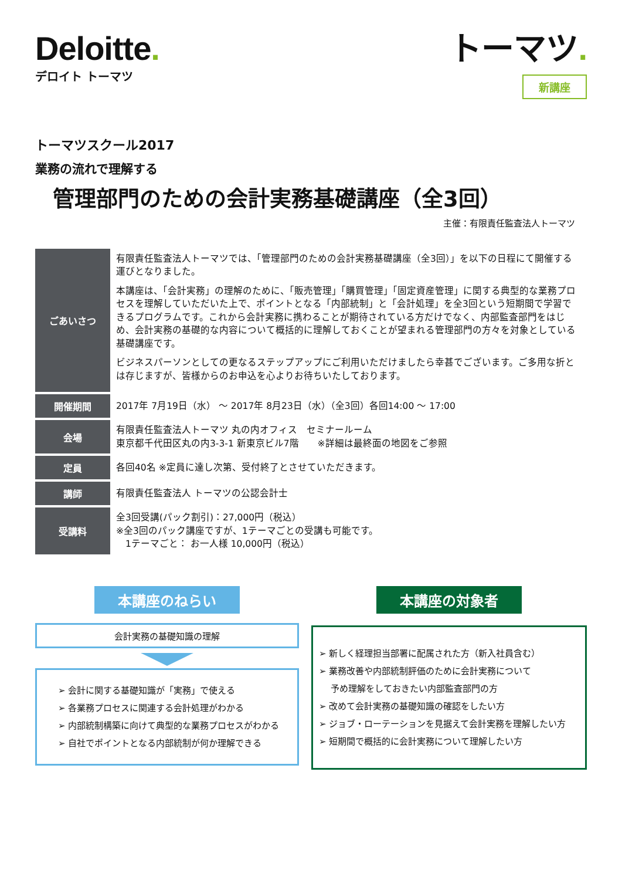Deloitte.
デロイト トーマツ
トーマツ.
新講座
トーマツスクール2017
業務の流れで理解する
管理部門のための会計実務基礎講座（全3回）
主催：有限責任監査法人トーマツ
| ごあいさつ | 有限責任監査法人トーマツでは、「管理部門のための会計実務基礎講座（全3回）」を以下の日程にて開催する運びとなりました。 本講座は、「会計実務」の理解のために、「販売管理」「購買管理」「固定資産管理」に関する典型的な業務プロセスを理解していただいた上で、ポイントとなる「内部統制」と「会計処理」を全3回という短期間で学習できるプログラムです。これから会計実務に携わることが期待されている方だけでなく、内部監査部門をはじめ、会計実務の基礎的な内容について概括的に理解しておくことが望まれる管理部門の方々を対象としている基礎講座です。 ビジネスパーソンとしての更なるステップアップにご利用いただけましたら幸甚でございます。ご多用な折とは存じますが、皆様からのお申込を心よりお待ちいたしております。 |
| 開催期間 | 2017年 7月19日（水） ～ 2017年 8月23日（水）（全3回）各回14:00 ～ 17:00 |
| 会場 | 有限責任監査法人トーマツ 丸の内オフィス セミナールーム 東京都千代田区丸の内3-3-1 新東京ビル7階 ※詳細は最終面の地図をご参照 |
| 定員 | 各回40名 ※定員に達し次第、受付終了とさせていただきます。 |
| 講師 | 有限責任監査法人 トーマツの公認会計士 |
| 受講料 | 全3回受講(パック割引)：27,000円（税込） ※全3回のパック講座ですが、1テーマごとの受講も可能です。 1テーマごと： お一人様 10,000円（税込） |
本講座のねらい
会計実務の基礎知識の理解
➢ 会計に関する基礎知識が「実務」で使える
➢ 各業務プロセスに関連する会計処理がわかる
➢ 内部統制構築に向けて典型的な業務プロセスがわかる
➢ 自社でポイントとなる内部統制が何か理解できる
本講座の対象者
➢ 新しく経理担当部署に配属された方（新入社員含む）
➢ 業務改善や内部統制評価のために会計実務について
　 予め理解をしておきたい内部監査部門の方
➢ 改めて会計実務の基礎知識の確認をしたい方
➢ ジョブ・ローテーションを見据えて会計実務を理解したい方
➢ 短期間で概括的に会計実務について理解したい方